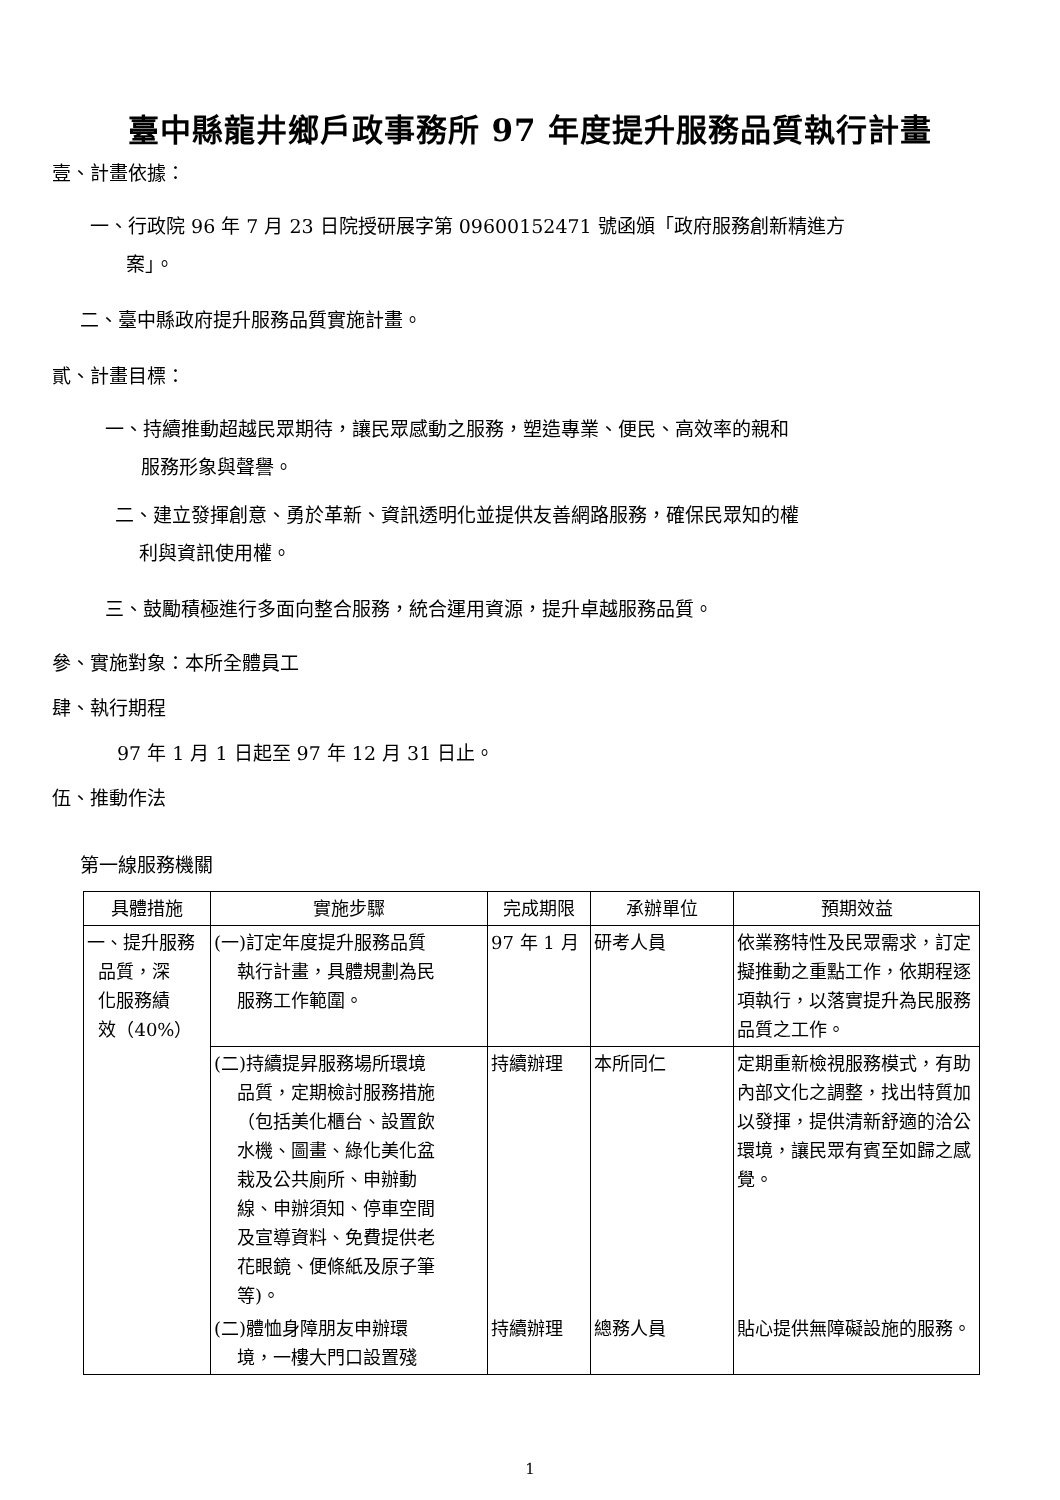臺中縣龍井鄉戶政事務所 97 年度提升服務品質執行計畫
壹、計畫依據：
一、行政院 96 年 7 月 23 日院授研展字第 09600152471 號函頒「政府服務創新精進方
案」。
二、臺中縣政府提升服務品質實施計畫。
貳、計畫目標：
一、持續推動超越民眾期待，讓民眾感動之服務，塑造專業、便民、高效率的親和
服務形象與聲譽。
二、建立發揮創意、勇於革新、資訊透明化並提供友善網路服務，確保民眾知的權
利與資訊使用權。
三、鼓勵積極進行多面向整合服務，統合運用資源，提升卓越服務品質。
參、實施對象：本所全體員工
肆、執行期程
97 年 1 月 1 日起至 97 年 12 月 31 日止。
伍、推動作法
第一線服務機關
| 具體措施 | 實施步驟 | 完成期限 | 承辦單位 | 預期效益 |
| --- | --- | --- | --- | --- |
| 一、提升服務 品質，深 化服務績 效（40%） | (一)訂定年度提升服務品質 執行計畫，具體規劃為民 服務工作範圍。 | 97 年 1 月 | 研考人員 | 依業務特性及民眾需求，訂定擬推動之重點工作，依期程逐項執行，以落實提升為民服務品質之工作。 |
| | (二)持續提昇服務場所環境 品質，定期檢討服務措施 （包括美化櫃台、設置飲 水機、圖畫、綠化美化盆 栽及公共廁所、申辦動 線、申辦須知、停車空間 及宣導資料、免費提供老 花眼鏡、便條紙及原子筆 等)。 | 持續辦理 | 本所同仁 | 定期重新檢視服務模式，有助內部文化之調整，找出特質加以發揮，提供清新舒適的洽公環境，讓民眾有賓至如歸之感覺。 |
| | (二)體恤身障朋友申辦環 境，一樓大門口設置殘 | 持續辦理 | 總務人員 | 貼心提供無障礙設施的服務。 |
1